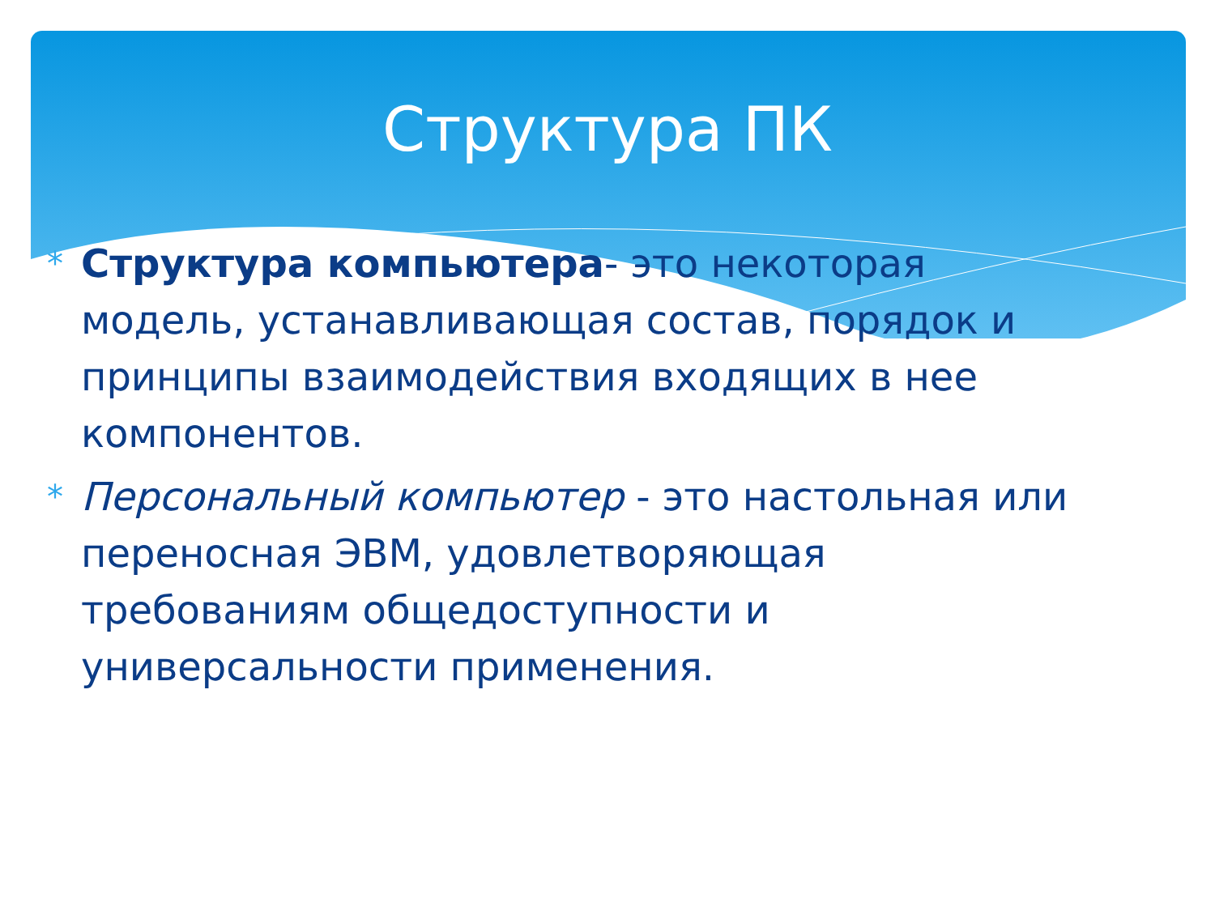Структура ПК
* Структура компьютера- это некоторая модель, устанавливающая состав, порядок и принципы взаимодействия входящих в нее компонентов.
* Персональный компьютер - это настольная или переносная ЭВМ, удовлетворяющая требованиям общедоступности и универсальности применения.